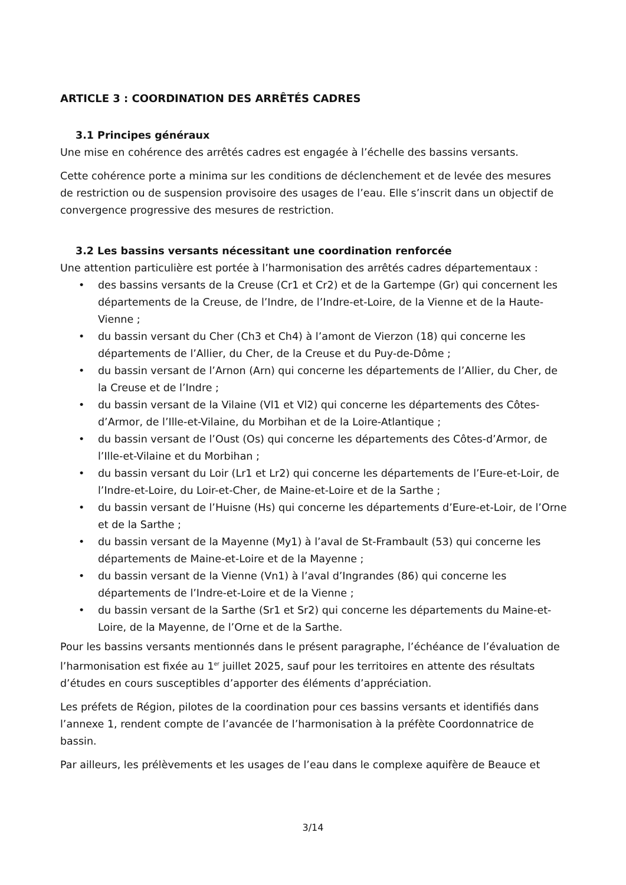ARTICLE 3 : COORDINATION DES ARRÊTÉS CADRES
3.1 Principes généraux
Une mise en cohérence des arrêtés cadres est engagée à l’échelle des bassins versants.
Cette cohérence porte a minima sur les conditions de déclenchement et de levée des mesures de restriction ou de suspension provisoire des usages de l’eau. Elle s’inscrit dans un objectif de convergence progressive des mesures de restriction.
3.2 Les bassins versants nécessitant une coordination renforcée
Une attention particulière est portée à l’harmonisation des arrêtés cadres départementaux :
• des bassins versants de la Creuse (Cr1 et Cr2) et de la Gartempe (Gr) qui concernent les départements de la Creuse, de l’Indre, de l’Indre-et-Loire, de la Vienne et de la Haute-Vienne ;
• du bassin versant du Cher (Ch3 et Ch4) à l’amont de Vierzon (18) qui concerne les départements de l’Allier, du Cher, de la Creuse et du Puy-de-Dôme ;
• du bassin versant de l’Arnon (Arn) qui concerne les départements de l’Allier, du Cher, de la Creuse et de l’Indre ;
• du bassin versant de la Vilaine (Vl1 et Vl2) qui concerne les départements des Côtes-d’Armor, de l’Ille-et-Vilaine, du Morbihan et de la Loire-Atlantique ;
• du bassin versant de l’Oust (Os) qui concerne les départements des Côtes-d’Armor, de l’Ille-et-Vilaine et du Morbihan ;
• du bassin versant du Loir (Lr1 et Lr2) qui concerne les départements de l’Eure-et-Loir, de l’Indre-et-Loire, du Loir-et-Cher, de Maine-et-Loire et de la Sarthe ;
• du bassin versant de l’Huisne (Hs) qui concerne les départements d’Eure-et-Loir, de l’Orne et de la Sarthe ;
• du bassin versant de la Mayenne (My1) à l’aval de St-Frambault (53) qui concerne les départements de Maine-et-Loire et de la Mayenne ;
• du bassin versant de la Vienne (Vn1) à l’aval d’Ingrandes (86) qui concerne les départements de l’Indre-et-Loire et de la Vienne ;
• du bassin versant de la Sarthe (Sr1 et Sr2) qui concerne les départements du Maine-et-Loire, de la Mayenne, de l’Orne et de la Sarthe.
Pour les bassins versants mentionnés dans le présent paragraphe, l’échéance de l’évaluation de l’harmonisation est fixée au 1<sup>er</sup> juillet 2025, sauf pour les territoires en attente des résultats d’études en cours susceptibles d’apporter des éléments d’appréciation.
Les préfets de Région, pilotes de la coordination pour ces bassins versants et identifiés dans l’annexe 1, rendent compte de l’avancée de l’harmonisation à la préfète Coordonnatrice de bassin.
Par ailleurs, les prélèvements et les usages de l’eau dans le complexe aquifère de Beauce et
3/14